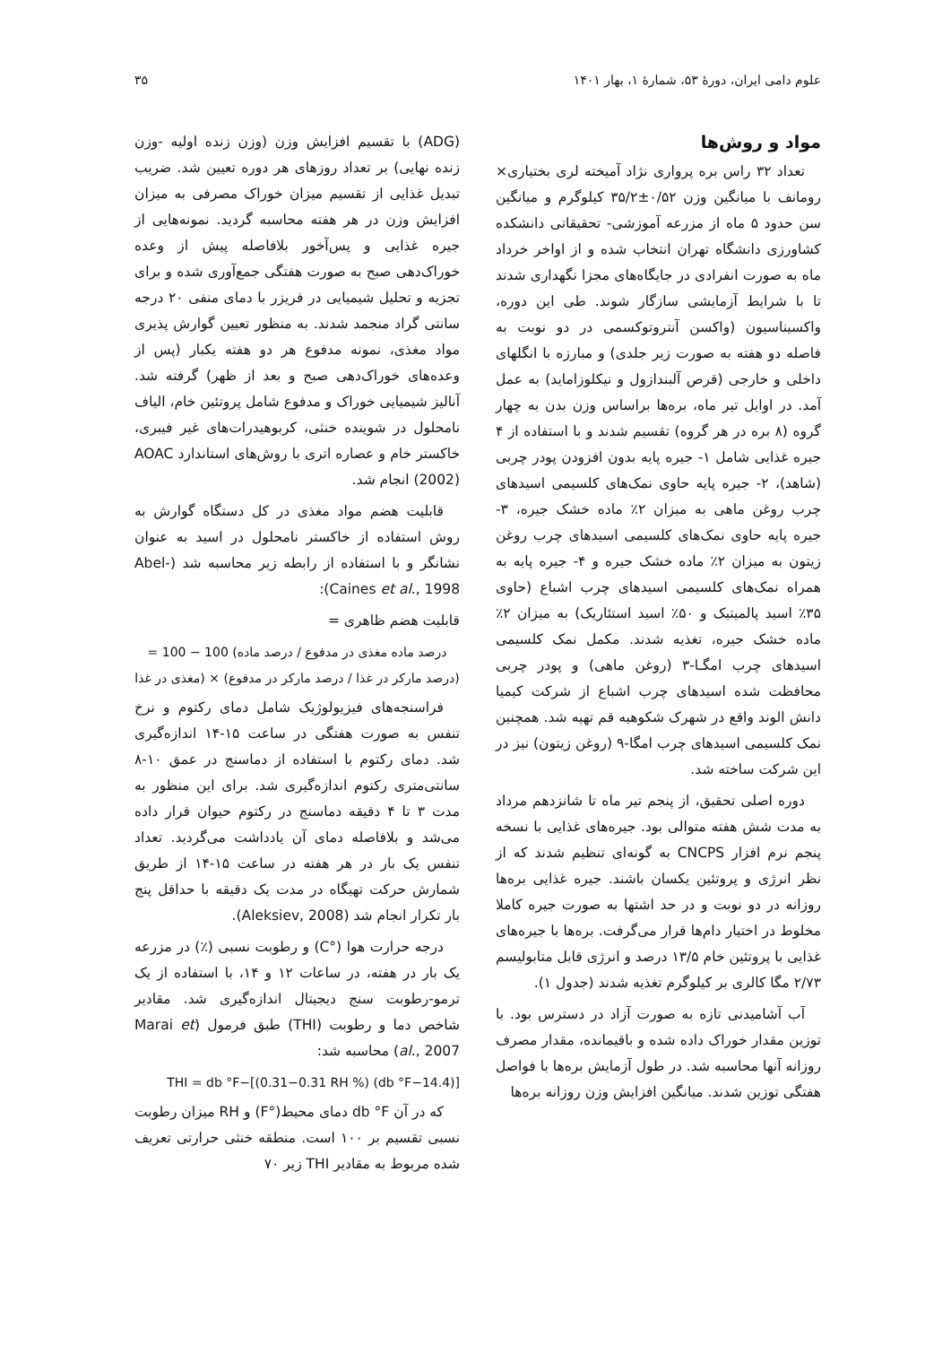علوم دامی ایران، دورهٔ ۵۳، شمارهٔ ۱، بهار ۱۴۰۱ ۳۵
مواد و روش‌ها
تعداد ۳۲ راس بره پرواری نژاد آمیخته لری بختیاری× رومانف با میانگین وزن ۰/۵۲±۳۵/۲ کیلوگرم و میانگین سن حدود ۵ ماه از مزرعه آموزشی- تحقیقاتی دانشکده کشاورزی دانشگاه تهران انتخاب شده و از اواخر خرداد ماه به صورت انفرادی در جایگاه‌های مجزا نگهداری شدند تا با شرایط آزمایشی سازگار شوند. طی این دوره، واکسیناسیون (واکسن آنتروتوکسمی در دو نوبت به فاصله دو هفته به صورت زیر جلدی) و مبارزه با انگلهای داخلی و خارجی (قرص آلبندازول و نیکلوزاماید) به عمل آمد. در اوایل تیر ماه، بره‌ها براساس وزن بدن به چهار گروه (۸ بره در هر گروه) تقسیم شدند و با استفاده از ۴ جیره غذایی شامل ۱- جیره پایه بدون افزودن پودر چربی (شاهد)، ۲- جیره پایه حاوی نمک‌های کلسیمی اسیدهای چرب روغن ماهی به میزان ۲٪ ماده خشک جیره، ۳- جیره پایه حاوی نمک‌های کلسیمی اسیدهای چرب روغن زیتون به میزان ۲٪ ماده خشک جیره و ۴- جیره پایه به همراه نمک‌های کلسیمی اسیدهای چرب اشباع (حاوی ۳۵٪ اسید پالمیتیک و ۵۰٪ اسید استئاریک) به میزان ۲٪ ماده خشک جیره، تغذیه شدند. مکمل نمک کلسیمی اسیدهای چرب امگـا-۳ (روغن ماهی) و پودر چربی محافظت شده اسیدهای چرب اشباع از شرکت کیمیا دانش الوند واقع در شهرک شکوهیه قم تهیه شد. همچنین نمک کلسیمی اسیدهای چرب امگا-۹ (روغن زیتون) نیز در این شرکت ساخته شد.
دوره اصلی تحقیق، از پنجم تیر ماه تا شانزدهم مرداد به مدت شش هفته متوالی بود. جیره‌های غذایی با نسخه پنجم نرم افزار CNCPS به گونه‌ای تنظیم شدند که از نظر انرژی و پروتئین یکسان باشند. جیره غذایی بره‌ها روزانه در دو نوبت و در حد اشتها به صورت جیره کاملا مخلوط در اختیار دام‌ها قرار می‌گرفت. بره‌ها با جیره‌های غذایی با پروتئین خام ۱۳/۵ درصد و انرژی قابل متابولیسم ۲/۷۳ مگا کالری بر کیلوگرم تغذیه شدند (جدول ۱).
آب آشامیدنی تازه به صورت آزاد در دسترس بود. با توزین مقدار خوراک داده شده و باقیمانده، مقدار مصرف روزانه آنها محاسبه شد. در طول آزمایش بره‌ها با فواصل هفتگی توزین شدند. میانگین افزایش وزن روزانه بره‌ها
(ADG) با تقسیم افزایش وزن (وزن زنده اولیه -وزن زنده نهایی) بر تعداد روزهای هر دوره تعیین شد. ضریب تبدیل غذایی از تقسیم میزان خوراک مصرفی به میزان افزایش وزن در هر هفته محاسبه گردید. نمونه‌هایی از جیره غذایی و پس‌آخور بلافاصله پیش از وعده خوراک‌دهی صبح به صورت هفتگی جمع‌آوری شده و برای تجزیه و تحلیل شیمیایی در فریزر با دمای منفی ۲۰ درجه سانتی گراد منجمد شدند. به منظور تعیین گوارش پذیری مواد مغذی، نمونه مدفوع هر دو هفته یکبار (پس از وعده‌های خوراک‌دهی صبح و بعد از ظهر) گرفته شد. آنالیز شیمیایی خوراک و مدفوع شامل پروتئین خام، الیاف نامحلول در شوینده خنثی، کربوهیدرات‌های غیر فیبری، خاکستر خام و عصاره اتری با روش‌های استاندارد AOAC (2002) انجام شد.
قابلیت هضم مواد مغذی در کل دستگاه گوارش به روش استفاده از خاکستر نامحلول در اسید به عنوان نشانگر و با استفاده از رابطه زیر محاسبه شد (Abel-Caines et al., 1998):
قابلیت هضم ظاهری =
= 100 − 100 (درصد ماده مغذی در مدفوع / درصد ماده مغذی در غذا) × (درصد مارکر در غذا / درصد مارکر در مدفوع)
فراسنجه‌های فیزیولوژیک شامل دمای رکتوم و نرخ تنفس به صورت هفتگی در ساعت ۱۵-۱۴ اندازه‌گیری شد. دمای رکتوم با استفاده از دماسنج در عمق ۱۰-۸ سانتی‌متری رکتوم اندازه‌گیری شد. برای این منظور به مدت ۳ تا ۴ دقیقه دماسنج در رکتوم حیوان قرار داده می‌شد و بلافاصله دمای آن یادداشت می‌گردید. تعداد تنفس یک بار در هر هفته در ساعت ۱۵-۱۴ از طریق شمارش حرکت تهیگاه در مدت یک دقیقه با حداقل پنج بار تکرار انجام شد (Aleksiev, 2008).
درجه حرارت هوا (°C) و رطوبت نسبی (٪) در مزرعه یک بار در هفته، در ساعات ۱۲ و ۱۴، با استفاده از یک ترمو-رطوبت سنج دیجیتال اندازه‌گیری شد. مقادیر شاخص دما و رطوبت (THI) طبق فرمول (Marai et al., 2007) محاسبه شد:
THI = db °F−[(0.31−0.31 RH %) (db °F−14.4)]
که در آن db °F دمای محیط(°F) و RH میزان رطوبت نسبی تقسیم بر ۱۰۰ است. منطقه خنثی حرارتی تعریف شده مربوط به مقادیر THI زیر ۷۰